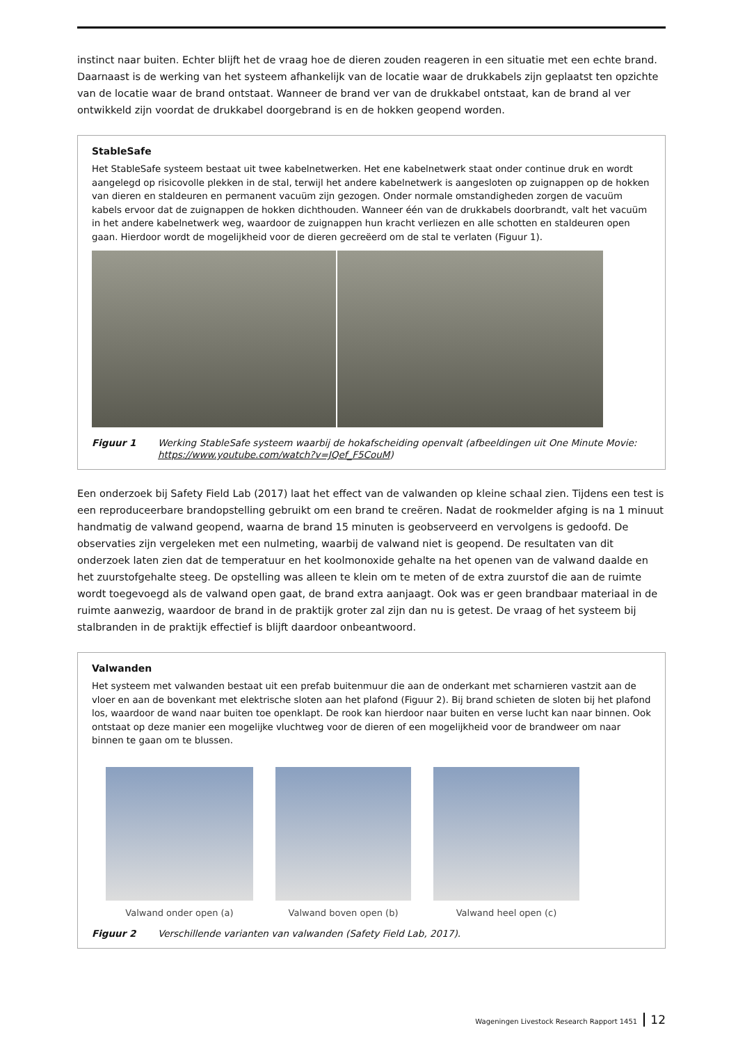instinct naar buiten. Echter blijft het de vraag hoe de dieren zouden reageren in een situatie met een echte brand. Daarnaast is de werking van het systeem afhankelijk van de locatie waar de drukkabels zijn geplaatst ten opzichte van de locatie waar de brand ontstaat. Wanneer de brand ver van de drukkabel ontstaat, kan de brand al ver ontwikkeld zijn voordat de drukkabel doorgebrand is en de hokken geopend worden.
StableSafe
Het StableSafe systeem bestaat uit twee kabelnetwerken. Het ene kabelnetwerk staat onder continue druk en wordt aangelegd op risicovolle plekken in de stal, terwijl het andere kabelnetwerk is aangesloten op zuignappen op de hokken van dieren en staldeuren en permanent vacuüm zijn gezogen. Onder normale omstandigheden zorgen de vacuüm kabels ervoor dat de zuignappen de hokken dichthouden. Wanneer één van de drukkabels doorbrandt, valt het vacuüm in het andere kabelnetwerk weg, waardoor de zuignappen hun kracht verliezen en alle schotten en staldeuren open gaan. Hierdoor wordt de mogelijkheid voor de dieren gecreëerd om de stal te verlaten (Figuur 1).
Figuur 1 Werking StableSafe systeem waarbij de hokafscheiding openvalt (afbeeldingen uit One Minute Movie: https://www.youtube.com/watch?v=JQef_F5CouM)
Een onderzoek bij Safety Field Lab (2017) laat het effect van de valwanden op kleine schaal zien. Tijdens een test is een reproduceerbare brandopstelling gebruikt om een brand te creëren. Nadat de rookmelder afging is na 1 minuut handmatig de valwand geopend, waarna de brand 15 minuten is geobserveerd en vervolgens is gedoofd. De observaties zijn vergeleken met een nulmeting, waarbij de valwand niet is geopend. De resultaten van dit onderzoek laten zien dat de temperatuur en het koolmonoxide gehalte na het openen van de valwand daalde en het zuurstofgehalte steeg. De opstelling was alleen te klein om te meten of de extra zuurstof die aan de ruimte wordt toegevoegd als de valwand open gaat, de brand extra aanjaagt. Ook was er geen brandbaar materiaal in de ruimte aanwezig, waardoor de brand in de praktijk groter zal zijn dan nu is getest. De vraag of het systeem bij stalbranden in de praktijk effectief is blijft daardoor onbeantwoord.
Valwanden
Het systeem met valwanden bestaat uit een prefab buitenmuur die aan de onderkant met scharnieren vastzit aan de vloer en aan de bovenkant met elektrische sloten aan het plafond (Figuur 2). Bij brand schieten de sloten bij het plafond los, waardoor de wand naar buiten toe openklapt. De rook kan hierdoor naar buiten en verse lucht kan naar binnen. Ook ontstaat op deze manier een mogelijke vluchtweg voor de dieren of een mogelijkheid voor de brandweer om naar binnen te gaan om te blussen.
Valwand onder open (a) Valwand boven open (b) Valwand heel open (c)
Figuur 2 Verschillende varianten van valwanden (Safety Field Lab, 2017).
Wageningen Livestock Research Rapport 1451 12